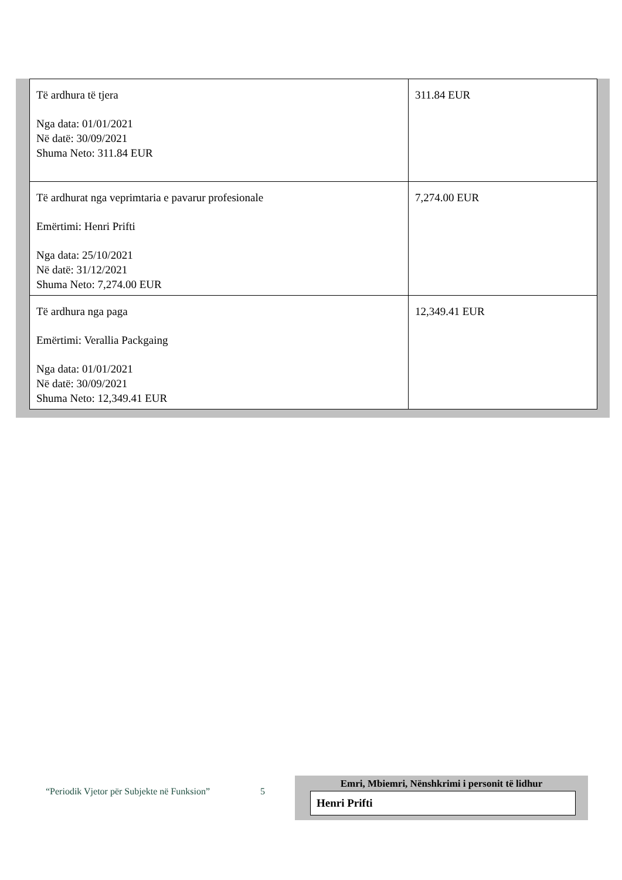| Të ardhura të tjera Nga data: 01/01/2021 Në datë: 30/09/2021 Shuma Neto: 311.84 EUR | 311.84 EUR |
| Të ardhurat nga veprimtaria e pavarur profesionale Emërtimi: Henri Prifti Nga data: 25/10/2021 Në datë: 31/12/2021 Shuma Neto: 7,274.00 EUR | 7,274.00 EUR |
| Të ardhura nga paga Emërtimi: Verallia Packgaing Nga data: 01/01/2021 Në datë: 30/09/2021 Shuma Neto: 12,349.41 EUR | 12,349.41 EUR |
“Periodik Vjetor për Subjekte në Funksion”
5
Emri, Mbiemri, Nënshkrimi i personit të lidhur
Henri Prifti